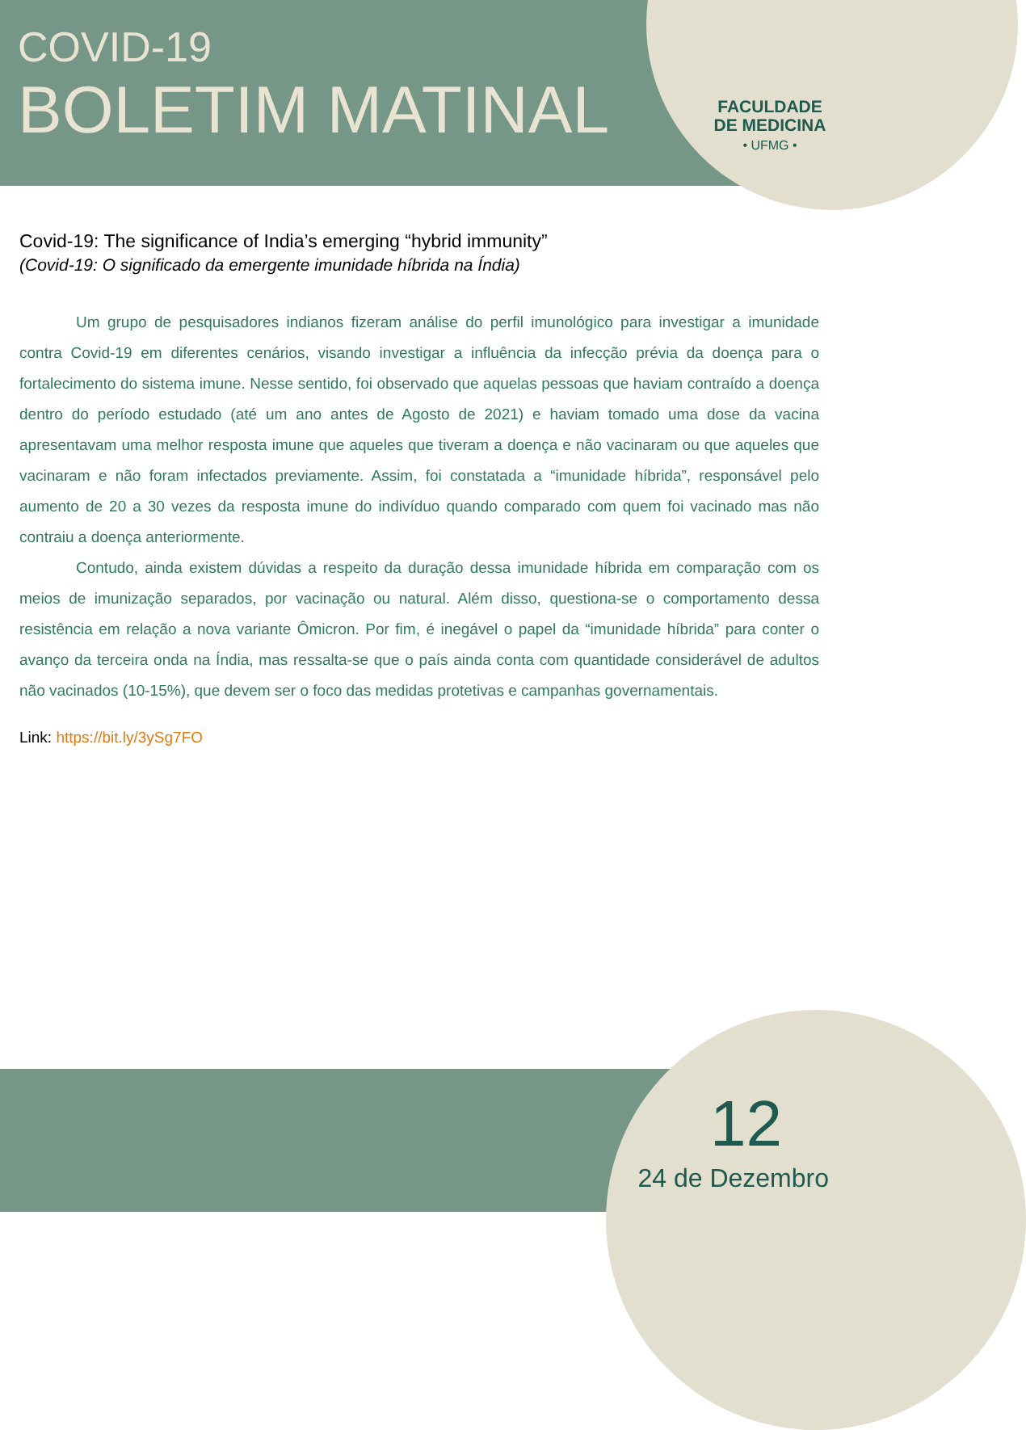COVID-19
BOLETIM MATINAL
FACULDADE
DE MEDICINA
• UFMG •
Covid-19: The significance of India’s emerging “hybrid immunity”
(Covid-19: O significado da emergente imunidade híbrida na Índia)
Um grupo de pesquisadores indianos fizeram análise do perfil imunológico para investigar a imunidade contra Covid-19 em diferentes cenários, visando investigar a influência da infecção prévia da doença para o fortalecimento do sistema imune. Nesse sentido, foi observado que aquelas pessoas que haviam contraído a doença dentro do período estudado (até um ano antes de Agosto de 2021) e haviam tomado uma dose da vacina apresentavam uma melhor resposta imune que aqueles que tiveram a doença e não vacinaram ou que aqueles que vacinaram e não foram infectados previamente. Assim, foi constatada a “imunidade híbrida”, responsável pelo aumento de 20 a 30 vezes da resposta imune do indivíduo quando comparado com quem foi vacinado mas não contraiu a doença anteriormente.
Contudo, ainda existem dúvidas a respeito da duração dessa imunidade híbrida em comparação com os meios de imunização separados, por vacinação ou natural. Além disso, questiona-se o comportamento dessa resistência em relação a nova variante Ômicron. Por fim, é inegável o papel da “imunidade híbrida” para conter o avanço da terceira onda na Índia, mas ressalta-se que o país ainda conta com quantidade considerável de adultos não vacinados (10-15%), que devem ser o foco das medidas protetivas e campanhas governamentais.
Link: https://bit.ly/3ySg7FO
12
24 de Dezembro